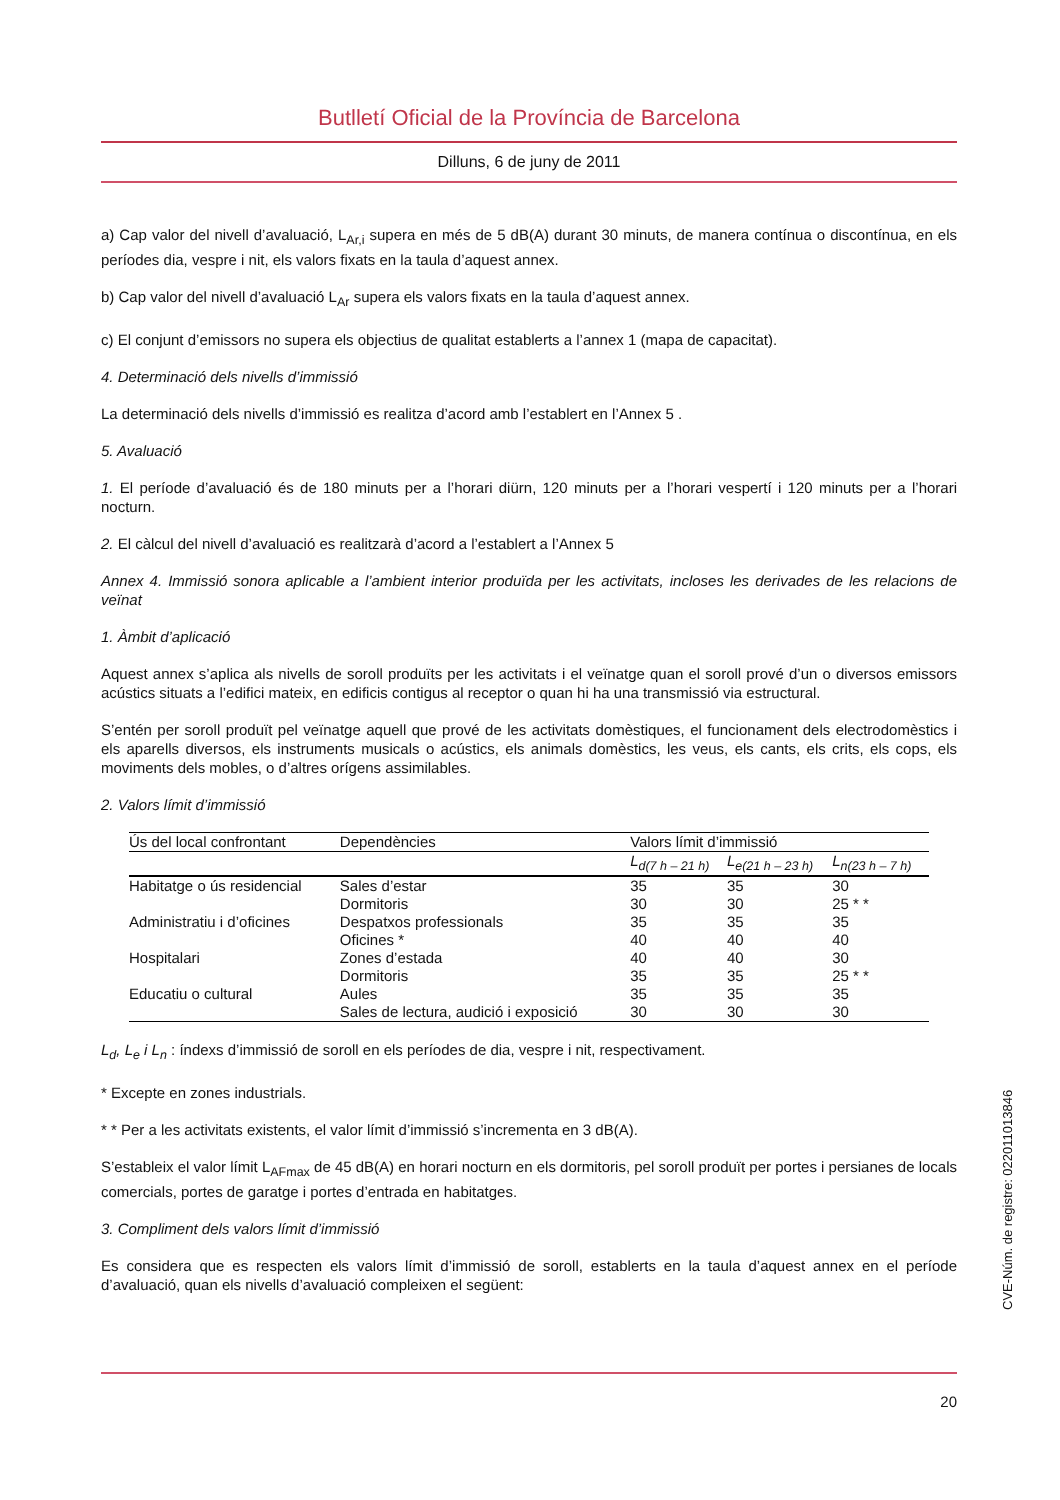Butlletí Oficial de la Província de Barcelona
Dilluns, 6 de juny de 2011
a) Cap valor del nivell d’avaluació, L<sub>Ar,i</sub> supera en més de 5 dB(A) durant 30 minuts, de manera contínua o discontínua, en els períodes dia, vespre i nit, els valors fixats en la taula d’aquest annex.
b) Cap valor del nivell d’avaluació L<sub>Ar</sub> supera els valors fixats en la taula d’aquest annex.
c) El conjunt d’emissors no supera els objectius de qualitat establerts a l’annex 1 (mapa de capacitat).
4. Determinació dels nivells d’immissió
La determinació dels nivells d’immissió es realitza d’acord amb l’establert en l’Annex 5 .
5. Avaluació
1. El període d’avaluació és de 180 minuts per a l’horari diürn, 120 minuts per a l’horari vespertí i 120 minuts per a l’horari nocturn.
2. El càlcul del nivell d’avaluació es realitzarà d’acord a l’establert a l’Annex 5
Annex 4. Immissió sonora aplicable a l’ambient interior produïda per les activitats, incloses les derivades de les relacions de veïnat
1. Àmbit d’aplicació
Aquest annex s’aplica als nivells de soroll produïts per les activitats i el veïnatge quan el soroll prové d’un o diversos emissors acústics situats a l’edifici mateix, en edificis contigus al receptor o quan hi ha una transmissió via estructural.
S’entén per soroll produït pel veïnatge aquell que prové de les activitats domèstiques, el funcionament dels electrodomèstics i els aparells diversos, els instruments musicals o acústics, els animals domèstics, les veus, els cants, els crits, els cops, els moviments dels mobles, o d’altres orígens assimilables.
2. Valors límit d’immissió
| Ús del local confrontant | Dependències | Valors límit d’immissió | | |
| --- | --- | --- | --- | --- |
| | | L<sub>d(7 h – 21 h)</sub> | L<sub>e(21 h – 23 h)</sub> | L<sub>n(23 h – 7 h)</sub> |
| Habitatge o ús residencial | Sales d’estar | 35 | 35 | 30 |
| | Dormitoris | 30 | 30 | 25 * * |
| Administratiu i d’oficines | Despatxos professionals | 35 | 35 | 35 |
| | Oficines * | 40 | 40 | 40 |
| Hospitalari | Zones d’estada | 40 | 40 | 30 |
| | Dormitoris | 35 | 35 | 25 * * |
| Educatiu o cultural | Aules | 35 | 35 | 35 |
| | Sales de lectura, audició i exposició | 30 | 30 | 30 |
L<sub>d</sub>, L<sub>e</sub> i L<sub>n</sub> : índexs d’immissió de soroll en els períodes de dia, vespre i nit, respectivament.
* Excepte en zones industrials.
* * Per a les activitats existents, el valor límit d’immissió s’incrementa en 3 dB(A).
S’estableix el valor límit L<sub>AFmax</sub> de 45 dB(A) en horari nocturn en els dormitoris, pel soroll produït per portes i persianes de locals comercials, portes de garatge i portes d’entrada en habitatges.
3. Compliment dels valors límit d’immissió
Es considera que es respecten els valors límit d’immissió de soroll, establerts en la taula d’aquest annex en el període d’avaluació, quan els nivells d’avaluació compleixen el següent:
CVE-Núm. de registre: 022011013846
20